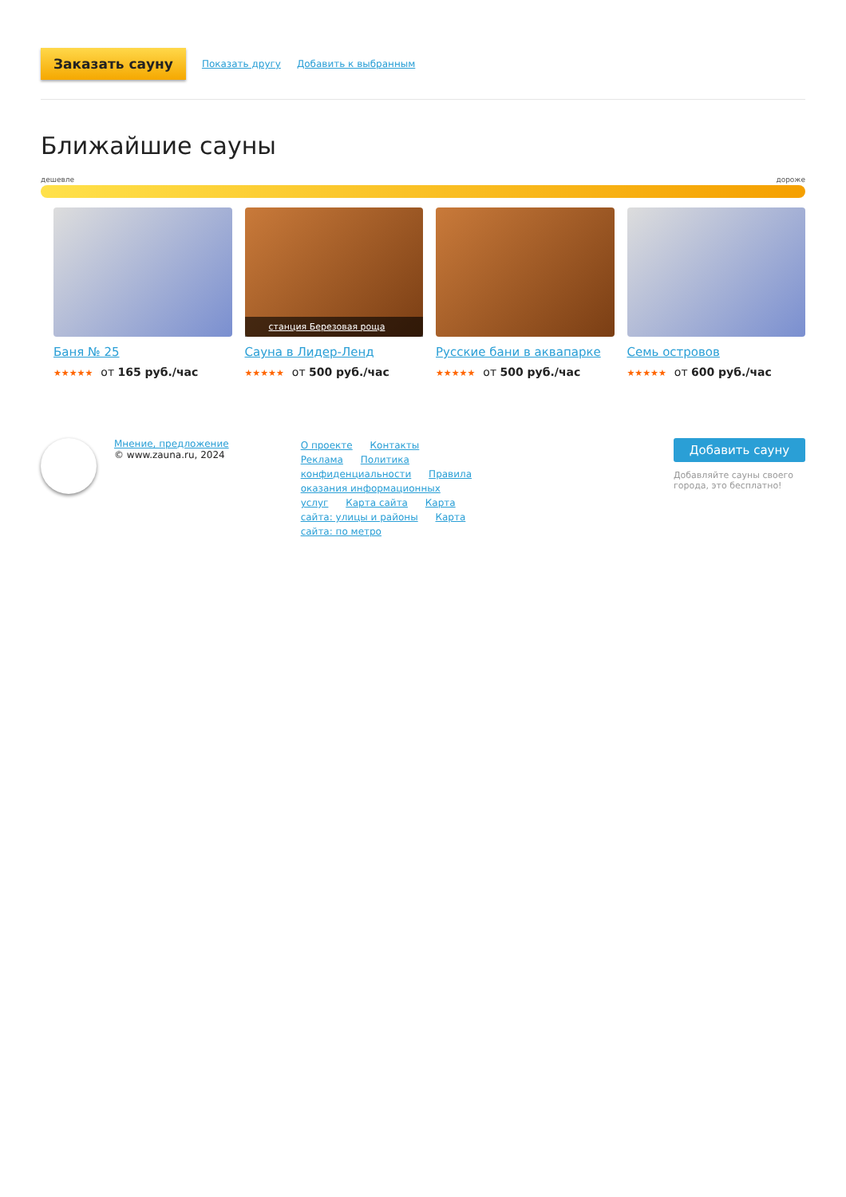Заказать сауну Показать другу Добавить к выбранным
Ближайшие сауны
дешевле дороже
Баня № 25
★★★★★ от 165 руб./час
станция Березовая роща
Сауна в Лидер-Ленд
★★★★★ от 500 руб./час
Русские бани в аквапарке
★★★★★ от 500 руб./час
Семь островов
★★★★★ от 600 руб./час
Мнение, предложение
© www.zauna.ru, 2024
О проекте Контакты Реклама Политика конфиденциальности Правила оказания информационных услуг Карта сайта Карта сайта: улицы и районы Карта сайта: по метро
Добавить сауну
Добавляйте сауны своего города, это бесплатно!